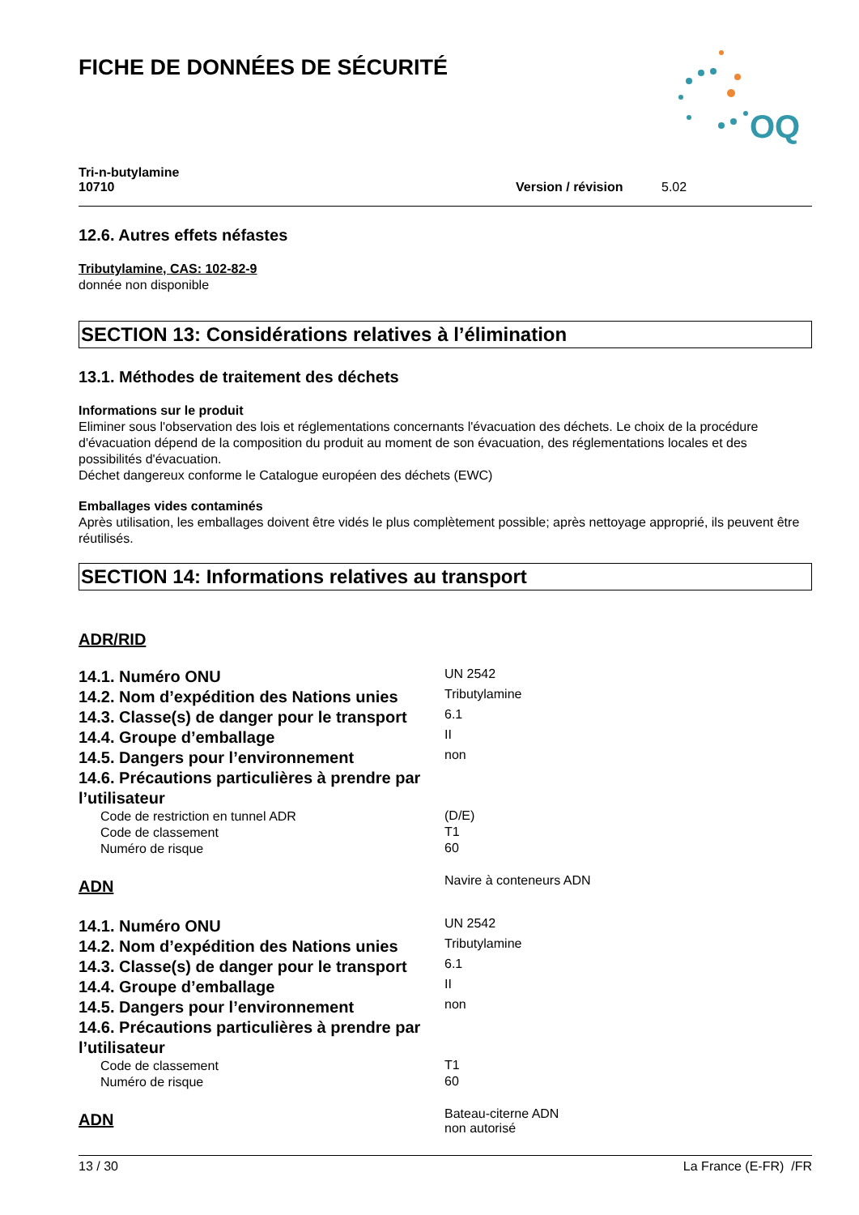FICHE DE DONNÉES DE SÉCURITÉ
OQ
Tri-n-butylamine
10710
Version / révision 5.02
12.6. Autres effets néfastes
Tributylamine, CAS: 102-82-9
donnée non disponible
SECTION 13: Considérations relatives à l’élimination
13.1. Méthodes de traitement des déchets
Informations sur le produit
Eliminer sous l'observation des lois et réglementations concernants l'évacuation des déchets. Le choix de la procédure d'évacuation dépend de la composition du produit au moment de son évacuation, des réglementations locales et des possibilités d'évacuation.
Déchet dangereux conforme le Catalogue européen des déchets (EWC)
Emballages vides contaminés
Après utilisation, les emballages doivent être vidés le plus complètement possible; après nettoyage approprié, ils peuvent être réutilisés.
SECTION 14: Informations relatives au transport
ADR/RID
| 14.1. Numéro ONU | UN 2542 |
| 14.2. Nom d’expédition des Nations unies | Tributylamine |
| 14.3. Classe(s) de danger pour le transport | 6.1 |
| 14.4. Groupe d’emballage | II |
| 14.5. Dangers pour l’environnement | non |
| 14.6. Précautions particulières à prendre par l’utilisateur | |
| Code de restriction en tunnel ADR | (D/E) |
| Code de classement | T1 |
| Numéro de risque | 60 |
| ADN | Navire à conteneurs ADN |
| 14.1. Numéro ONU | UN 2542 |
| 14.2. Nom d’expédition des Nations unies | Tributylamine |
| 14.3. Classe(s) de danger pour le transport | 6.1 |
| 14.4. Groupe d’emballage | II |
| 14.5. Dangers pour l’environnement | non |
| 14.6. Précautions particulières à prendre par l’utilisateur | |
| Code de classement | T1 |
| Numéro de risque | 60 |
| ADN | Bateau-citerne ADN non autorisé |
13 / 30 La France (E-FR) /FR